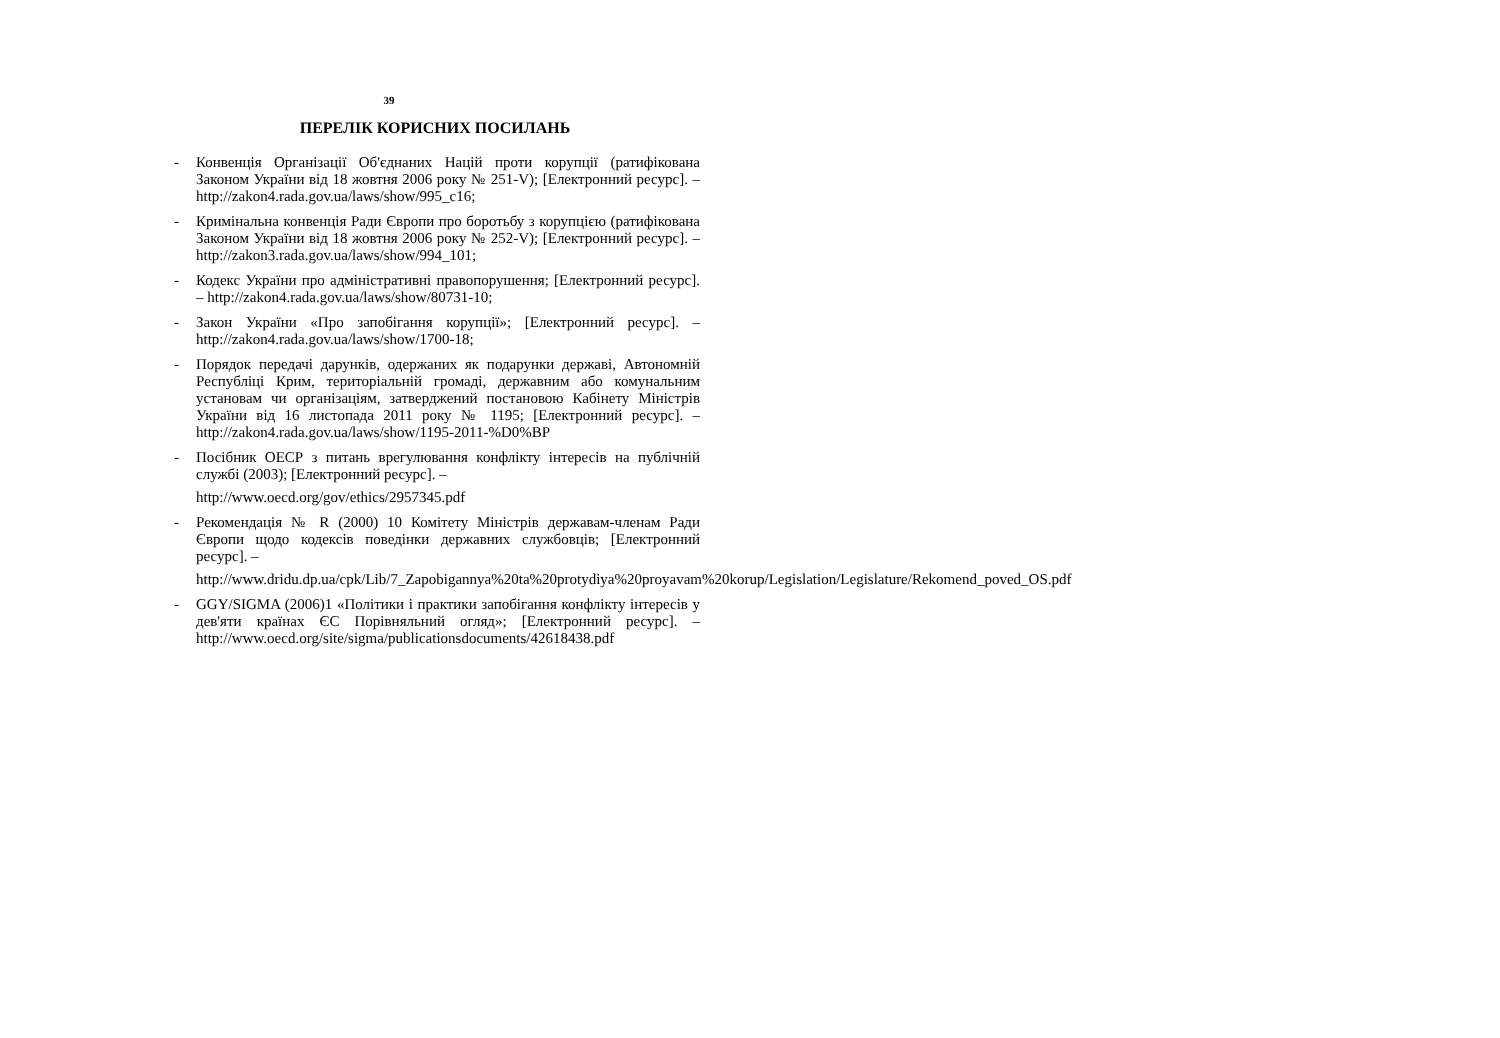39
ПЕРЕЛІК КОРИСНИХ ПОСИЛАНЬ
- Конвенція Організації Об'єднаних Націй проти корупції (ратифікована Законом України від 18 жовтня 2006 року № 251-V); [Електронний ресурс]. – http://zakon4.rada.gov.ua/laws/show/995_c16;
- Кримінальна конвенція Ради Європи про боротьбу з корупцією (ратифікована Законом України від 18 жовтня 2006 року № 252-V); [Електронний ресурс]. – http://zakon3.rada.gov.ua/laws/show/994_101;
- Кодекс України про адміністративні правопорушення; [Електронний ресурс]. – http://zakon4.rada.gov.ua/laws/show/80731-10;
- Закон України «Про запобігання корупції»; [Електронний ресурс]. – http://zakon4.rada.gov.ua/laws/show/1700-18;
- Порядок передачі дарунків, одержаних як подарунки державі, Автономній Республіці Крим, територіальній громаді, державним або комунальним установам чи організаціям, затверджений постановою Кабінету Міністрів України від 16 листопада 2011 року № 1195; [Електронний ресурс]. – http://zakon4.rada.gov.ua/laws/show/1195-2011-%D0%BP
- Посібник ОЕСР з питань врегулювання конфлікту інтересів на публічній службі (2003); [Електронний ресурс]. –
http://www.oecd.org/gov/ethics/2957345.pdf
- Рекомендація № R (2000) 10 Комітету Міністрів державам-членам Ради Європи щодо кодексів поведінки державних службовців; [Електронний ресурс]. –
http://www.dridu.dp.ua/cpk/Lib/7_Zapobigannya%20ta%20protydiya%20proyavam%20korup/Legislation/Legislature/Rekomend_poved_OS.pdf
- GGY/SIGMA (2006)1 «Політики і практики запобігання конфлікту інтересів у дев'яти країнах ЄС Порівняльний огляд»; [Електронний ресурс]. – http://www.oecd.org/site/sigma/publicationsdocuments/42618438.pdf